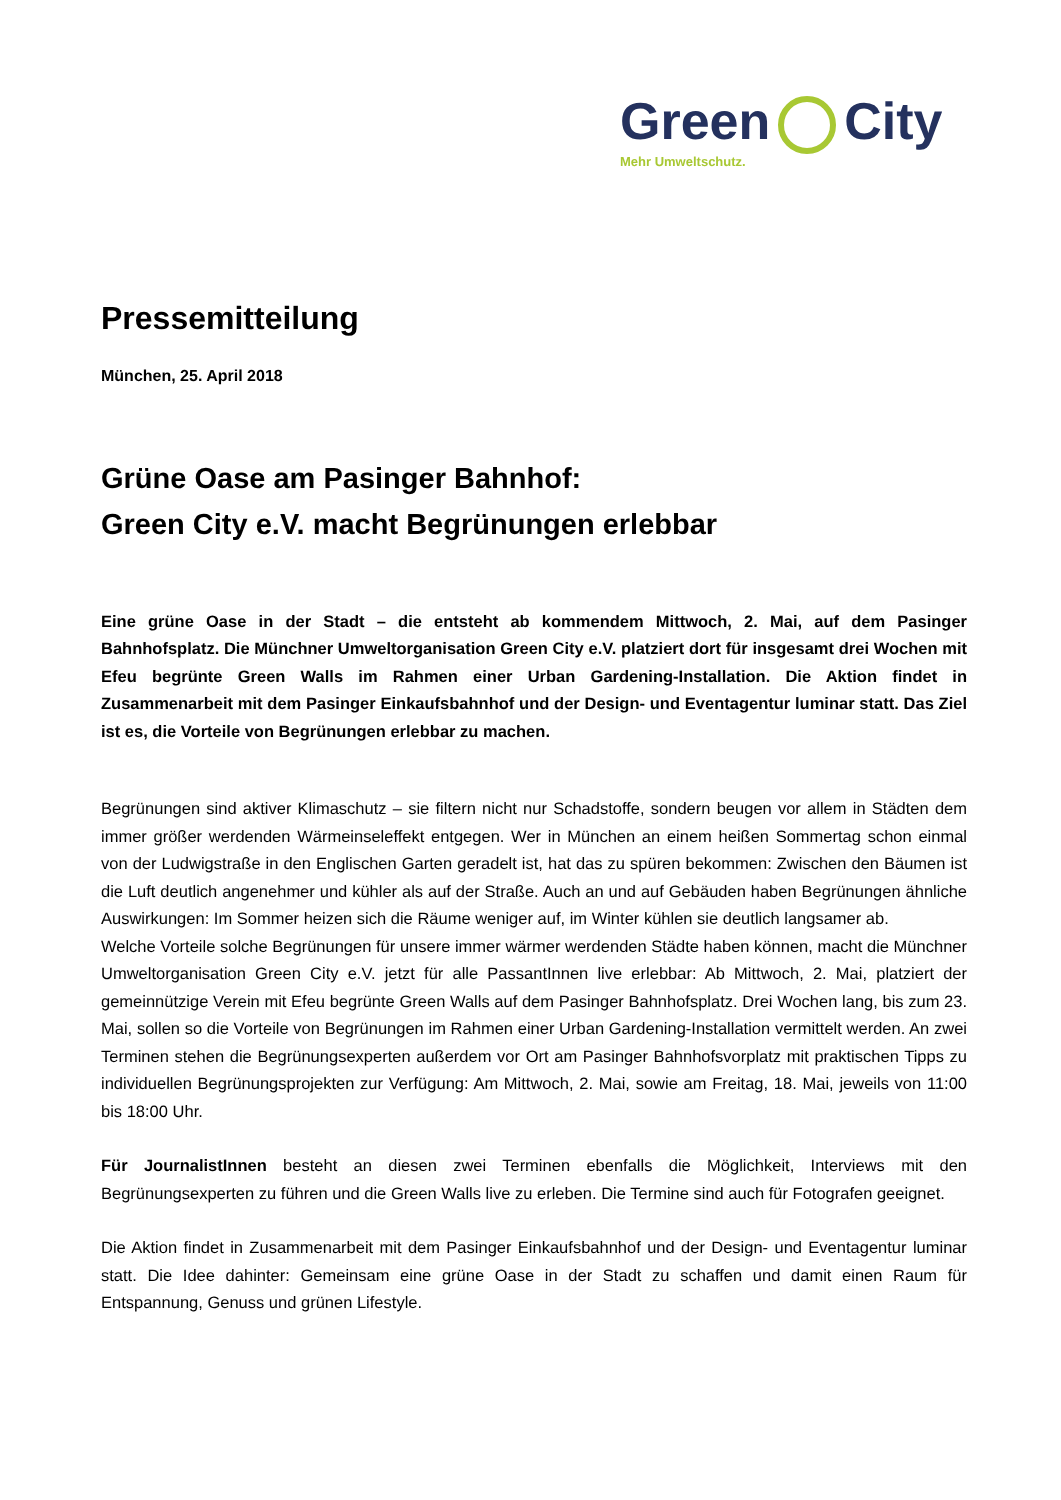Green City
Mehr Umweltschutz.
Pressemitteilung
München, 25. April 2018
Grüne Oase am Pasinger Bahnhof:
Green City e.V. macht Begrünungen erlebbar
Eine grüne Oase in der Stadt – die entsteht ab kommendem Mittwoch, 2. Mai, auf dem Pasinger Bahnhofsplatz. Die Münchner Umweltorganisation Green City e.V. platziert dort für insgesamt drei Wochen mit Efeu begrünte Green Walls im Rahmen einer Urban Gardening-Installation. Die Aktion findet in Zusammenarbeit mit dem Pasinger Einkaufsbahnhof und der Design- und Eventagentur luminar statt. Das Ziel ist es, die Vorteile von Begrünungen erlebbar zu machen.
Begrünungen sind aktiver Klimaschutz – sie filtern nicht nur Schadstoffe, sondern beugen vor allem in Städten dem immer größer werdenden Wärmeinseleffekt entgegen. Wer in München an einem heißen Sommertag schon einmal von der Ludwigstraße in den Englischen Garten geradelt ist, hat das zu spüren bekommen: Zwischen den Bäumen ist die Luft deutlich angenehmer und kühler als auf der Straße. Auch an und auf Gebäuden haben Begrünungen ähnliche Auswirkungen: Im Sommer heizen sich die Räume weniger auf, im Winter kühlen sie deutlich langsamer ab.
Welche Vorteile solche Begrünungen für unsere immer wärmer werdenden Städte haben können, macht die Münchner Umweltorganisation Green City e.V. jetzt für alle PassantInnen live erlebbar: Ab Mittwoch, 2. Mai, platziert der gemeinnützige Verein mit Efeu begrünte Green Walls auf dem Pasinger Bahnhofsplatz. Drei Wochen lang, bis zum 23. Mai, sollen so die Vorteile von Begrünungen im Rahmen einer Urban Gardening-Installation vermittelt werden. An zwei Terminen stehen die Begrünungsexperten außerdem vor Ort am Pasinger Bahnhofsvorplatz mit praktischen Tipps zu individuellen Begrünungsprojekten zur Verfügung: Am Mittwoch, 2. Mai, sowie am Freitag, 18. Mai, jeweils von 11:00 bis 18:00 Uhr.
Für JournalistInnen besteht an diesen zwei Terminen ebenfalls die Möglichkeit, Interviews mit den Begrünungsexperten zu führen und die Green Walls live zu erleben. Die Termine sind auch für Fotografen geeignet.
Die Aktion findet in Zusammenarbeit mit dem Pasinger Einkaufsbahnhof und der Design- und Eventagentur luminar statt. Die Idee dahinter: Gemeinsam eine grüne Oase in der Stadt zu schaffen und damit einen Raum für Entspannung, Genuss und grünen Lifestyle.